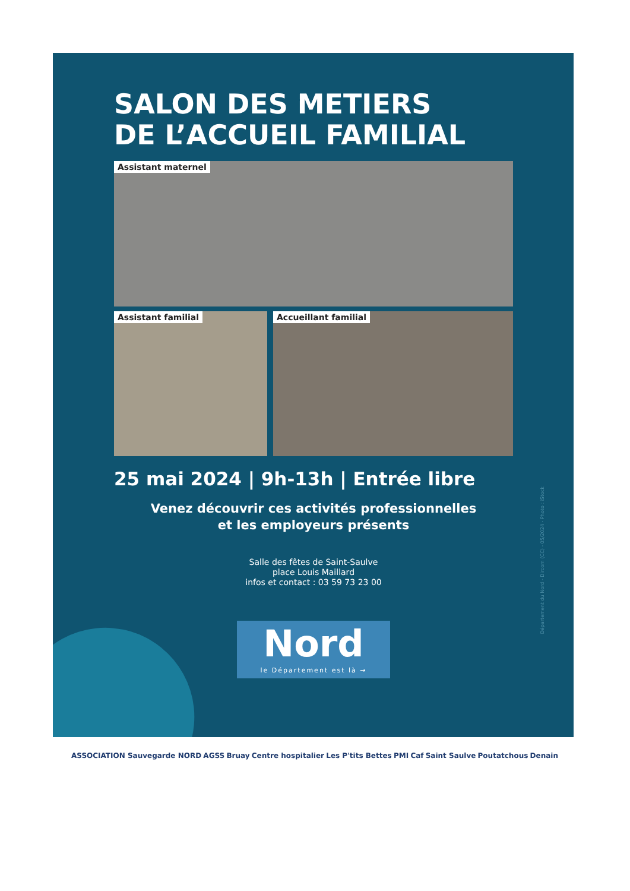SALON DES METIERS
DE L’ACCUEIL FAMILIAL
Assistant maternel
Assistant familial Accueillant familial
25 mai 2024 | 9h-13h | Entrée libre
Venez découvrir ces activités professionnelles
et les employeurs présents
Salle des fêtes de Saint-Saulve
place Louis Maillard
infos et contact : 03 59 73 23 00
Nord
le Département est là →
Département du Nord - Dircom (CC) - 05/2024 - Photo : iStock
ASSOCIATION Sauvegarde NORD AGSS Bruay Centre hospitalier Les P'tits Bettes PMI Caf Saint Saulve Poutatchous Denain